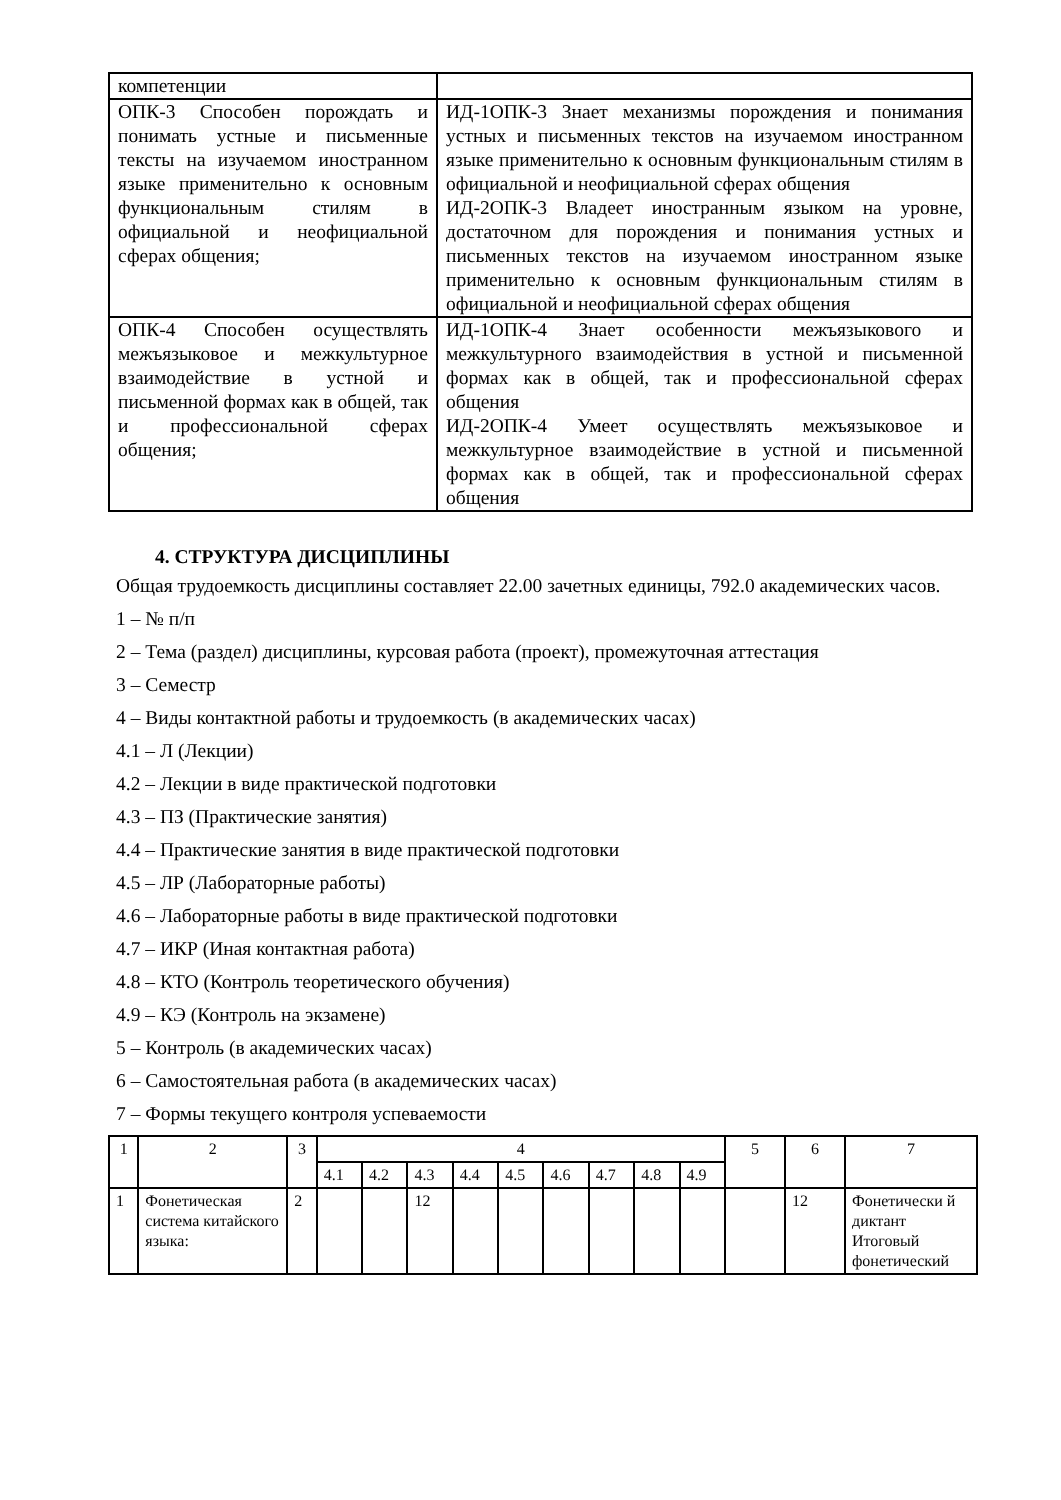| компетенции | |
| ОПК-3 Способен порождать и понимать устные и письменные тексты на изучаемом иностранном языке применительно к основным функциональным стилям в официальной и неофициальной сферах общения; | ИД-1ОПК-3 Знает механизмы порождения и понимания устных и письменных текстов на изучаемом иностранном языке применительно к основным функциональным стилям в официальной и неофициальной сферах общения ИД-2ОПК-3 Владеет иностранным языком на уровне, достаточном для порождения и понимания устных и письменных текстов на изучаемом иностранном языке применительно к основным функциональным стилям в официальной и неофициальной сферах общения |
| ОПК-4 Способен осуществлять межъязыковое и межкультурное взаимодействие в устной и письменной формах как в общей, так и профессиональной сферах общения; | ИД-1ОПК-4 Знает особенности межъязыкового и межкультурного взаимодействия в устной и письменной формах как в общей, так и профессиональной сферах общения ИД-2ОПК-4 Умеет осуществлять межъязыковое и межкультурное взаимодействие в устной и письменной формах как в общей, так и профессиональной сферах общения |
4. СТРУКТУРА ДИСЦИПЛИНЫ
Общая трудоемкость дисциплины составляет 22.00 зачетных единицы, 792.0 академических часов.
1 – № п/п
2 – Тема (раздел) дисциплины, курсовая работа (проект), промежуточная аттестация
3 – Семестр
4 – Виды контактной работы и трудоемкость (в академических часах)
4.1 – Л (Лекции)
4.2 – Лекции в виде практической подготовки
4.3 – ПЗ (Практические занятия)
4.4 – Практические занятия в виде практической подготовки
4.5 – ЛР (Лабораторные работы)
4.6 – Лабораторные работы в виде практической подготовки
4.7 – ИКР (Иная контактная работа)
4.8 – КТО (Контроль теоретического обучения)
4.9 – КЭ (Контроль на экзамене)
5 – Контроль (в академических часах)
6 – Самостоятельная работа (в академических часах)
7 – Формы текущего контроля успеваемости
| 1 | 2 | 3 | 4 | | | | | | | | | 5 | 6 | 7 |
| | | | 4.1 | 4.2 | 4.3 | 4.4 | 4.5 | 4.6 | 4.7 | 4.8 | 4.9 | | | |
| 1 | Фонетическая система китайского языка: | 2 | | | 12 | | | | | | | | 12 | Фонетически й диктант Итоговый фонетический |